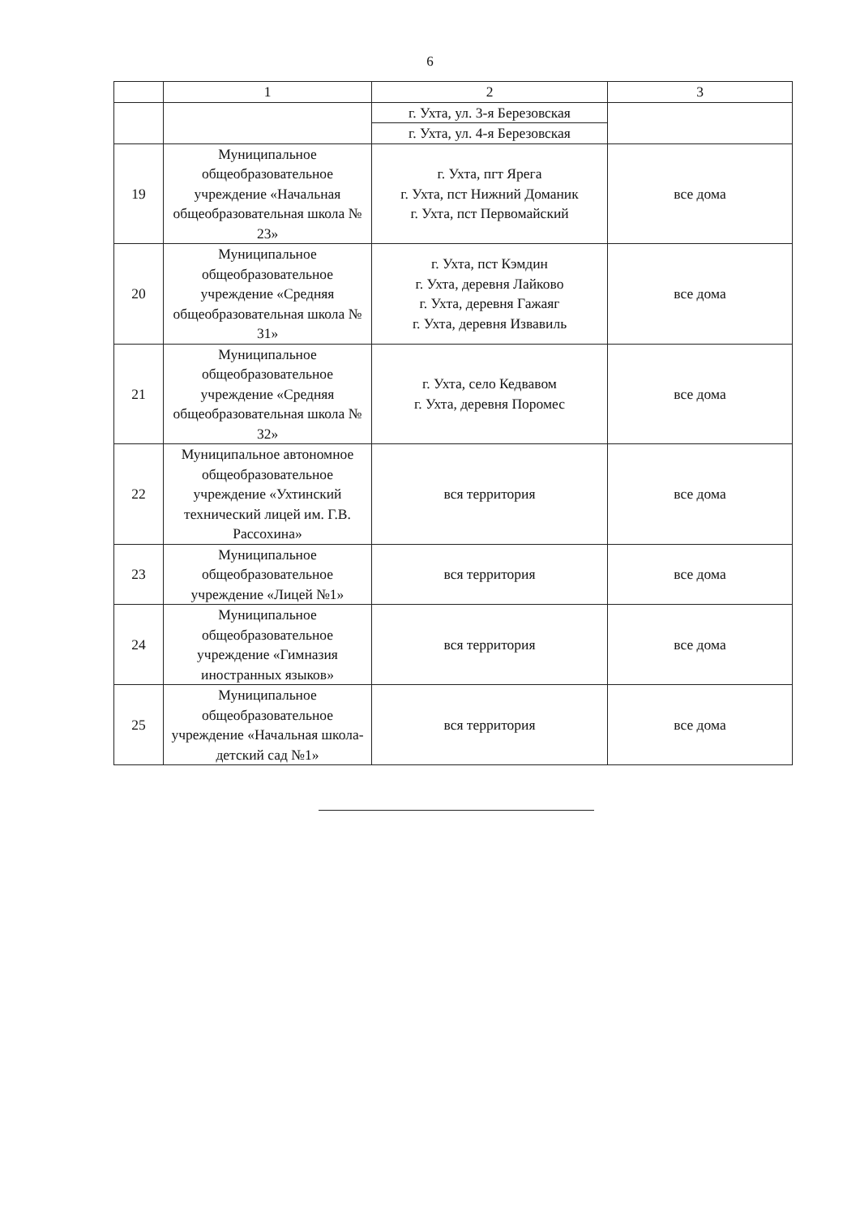6
| | 1 | 2 | 3 |
| --- | --- | --- | --- |
| | | г. Ухта, ул. 3-я Березовская | |
| | | г. Ухта, ул. 4-я Березовская | |
| 19 | Муниципальное общеобразовательное учреждение «Начальная общеобразовательная школа № 23» | г. Ухта, пгт Ярега г. Ухта, пст Нижний Доманик г. Ухта, пст Первомайский | все дома |
| 20 | Муниципальное общеобразовательное учреждение «Средняя общеобразовательная школа № 31» | г. Ухта, пст Кэмдин г. Ухта, деревня Лайково г. Ухта, деревня Гажаяг г. Ухта, деревня Извавиль | все дома |
| 21 | Муниципальное общеобразовательное учреждение «Средняя общеобразовательная школа № 32» | г. Ухта, село Кедвавом г. Ухта, деревня Поромес | все дома |
| 22 | Муниципальное автономное общеобразовательное учреждение «Ухтинский технический лицей им. Г.В. Рассохина» | вся территория | все дома |
| 23 | Муниципальное общеобразовательное учреждение «Лицей №1» | вся территория | все дома |
| 24 | Муниципальное общеобразовательное учреждение «Гимназия иностранных языков» | вся территория | все дома |
| 25 | Муниципальное общеобразовательное учреждение «Начальная школа-детский сад №1» | вся территория | все дома |